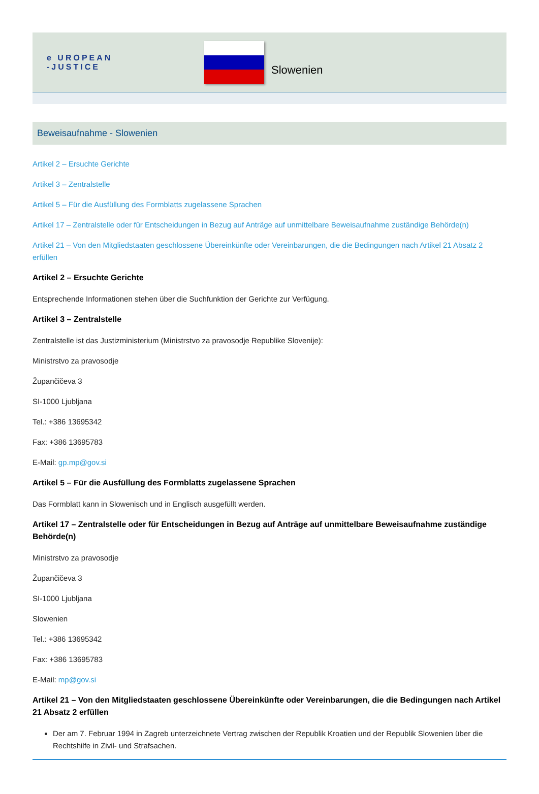e UROPEAN
-JUSTICE
Slowenien
Beweisaufnahme - Slowenien
Artikel 2 – Ersuchte Gerichte
Artikel 3 – Zentralstelle
Artikel 5 – Für die Ausfüllung des Formblatts zugelassene Sprachen
Artikel 17 – Zentralstelle oder für Entscheidungen in Bezug auf Anträge auf unmittelbare Beweisaufnahme zuständige Behörde(n)
Artikel 21 – Von den Mitgliedstaaten geschlossene Übereinkünfte oder Vereinbarungen, die die Bedingungen nach Artikel 21 Absatz 2 erfüllen
Artikel 2 – Ersuchte Gerichte
Entsprechende Informationen stehen über die Suchfunktion der Gerichte zur Verfügung.
Artikel 3 – Zentralstelle
Zentralstelle ist das Justizministerium (Ministrstvo za pravosodje Republike Slovenije):
Ministrstvo za pravosodje
Župančičeva 3
SI-1000 Ljubljana
Tel.: +386 13695342
Fax: +386 13695783
E-Mail: gp.mp@gov.si
Artikel 5 – Für die Ausfüllung des Formblatts zugelassene Sprachen
Das Formblatt kann in Slowenisch und in Englisch ausgefüllt werden.
Artikel 17 – Zentralstelle oder für Entscheidungen in Bezug auf Anträge auf unmittelbare Beweisaufnahme zuständige Behörde(n)
Ministrstvo za pravosodje
Župančičeva 3
SI-1000 Ljubljana
Slowenien
Tel.: +386 13695342
Fax: +386 13695783
E-Mail: mp@gov.si
Artikel 21 – Von den Mitgliedstaaten geschlossene Übereinkünfte oder Vereinbarungen, die die Bedingungen nach Artikel 21 Absatz 2 erfüllen
Der am 7. Februar 1994 in Zagreb unterzeichnete Vertrag zwischen der Republik Kroatien und der Republik Slowenien über die Rechtshilfe in Zivil- und Strafsachen.